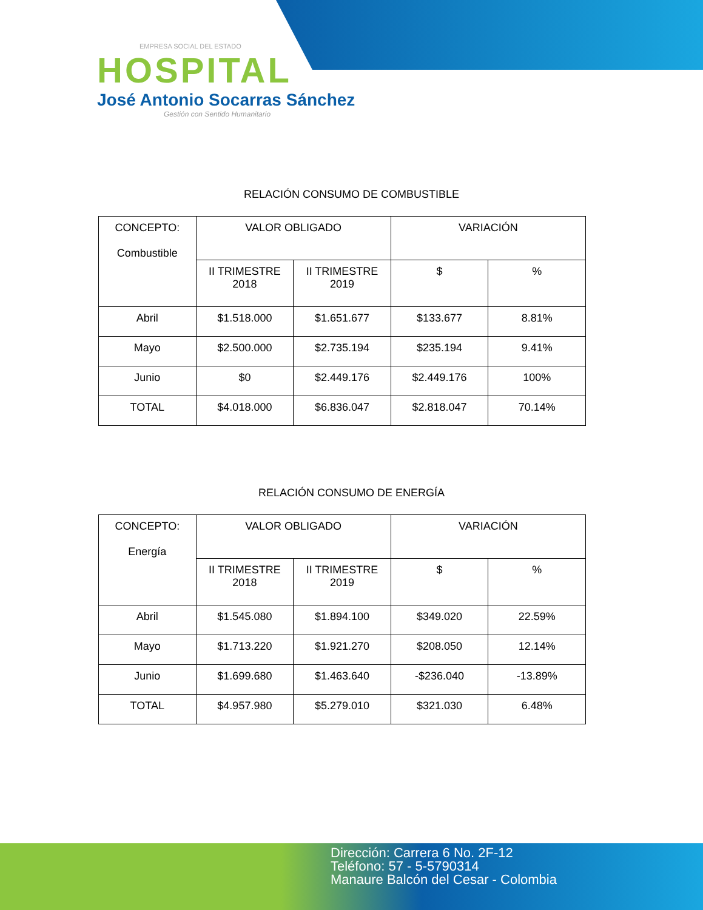EMPRESA SOCIAL DEL ESTADO
HOSPITAL
José Antonio Socarras Sánchez
Gestión con Sentido Humanitario
RELACIÓN CONSUMO DE COMBUSTIBLE
| CONCEPTO: Combustible | VALOR OBLIGADO | | VARIACIÓN | |
| --- | --- | --- | --- | --- |
| | II TRIMESTRE 2018 | II TRIMESTRE 2019 | $ | % |
| Abril | $1.518.000 | $1.651.677 | $133.677 | 8.81% |
| Mayo | $2.500.000 | $2.735.194 | $235.194 | 9.41% |
| Junio | $0 | $2.449.176 | $2.449.176 | 100% |
| TOTAL | $4.018.000 | $6.836.047 | $2.818.047 | 70.14% |
RELACIÓN CONSUMO DE ENERGÍA
| CONCEPTO: Energía | VALOR OBLIGADO | | VARIACIÓN | |
| --- | --- | --- | --- | --- |
| | II TRIMESTRE 2018 | II TRIMESTRE 2019 | $ | % |
| Abril | $1.545.080 | $1.894.100 | $349.020 | 22.59% |
| Mayo | $1.713.220 | $1.921.270 | $208.050 | 12.14% |
| Junio | $1.699.680 | $1.463.640 | -$236.040 | -13.89% |
| TOTAL | $4.957.980 | $5.279.010 | $321.030 | 6.48% |
Dirección: Carrera 6 No. 2F-12
Teléfono: 57 - 5-5790314
Manaure Balcón del Cesar - Colombia